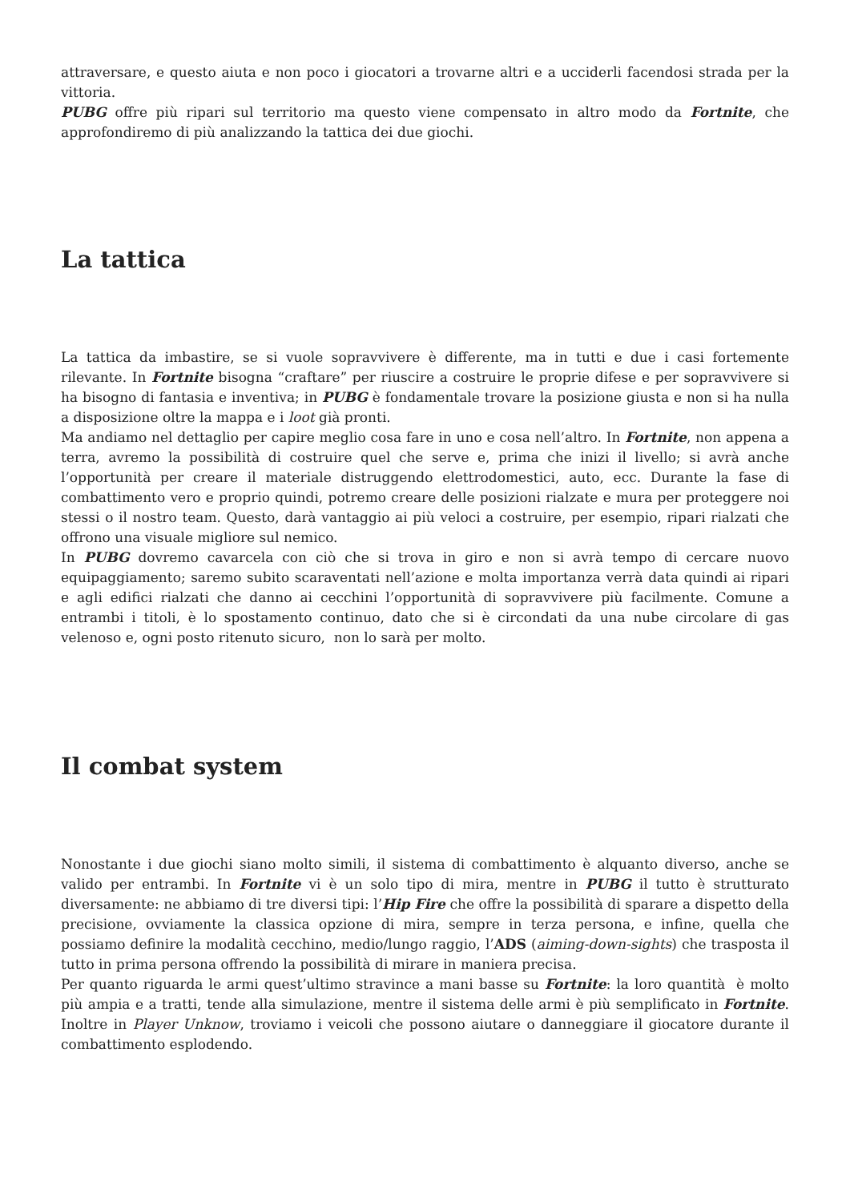attraversare, e questo aiuta e non poco i giocatori a trovarne altri e a ucciderli facendosi strada per la vittoria.
PUBG offre più ripari sul territorio ma questo viene compensato in altro modo da Fortnite, che approfondiremo di più analizzando la tattica dei due giochi.
La tattica
La tattica da imbastire, se si vuole sopravvivere è differente, ma in tutti e due i casi fortemente rilevante. In Fortnite bisogna “craftare” per riuscire a costruire le proprie difese e per sopravvivere si ha bisogno di fantasia e inventiva; in PUBG è fondamentale trovare la posizione giusta e non si ha nulla a disposizione oltre la mappa e i loot già pronti.
Ma andiamo nel dettaglio per capire meglio cosa fare in uno e cosa nell’altro. In Fortnite, non appena a terra, avremo la possibilità di costruire quel che serve e, prima che inizi il livello; si avrà anche l’opportunità per creare il materiale distruggendo elettrodomestici, auto, ecc. Durante la fase di combattimento vero e proprio quindi, potremo creare delle posizioni rialzate e mura per proteggere noi stessi o il nostro team. Questo, darà vantaggio ai più veloci a costruire, per esempio, ripari rialzati che offrono una visuale migliore sul nemico.
In PUBG dovremo cavarcela con ciò che si trova in giro e non si avrà tempo di cercare nuovo equipaggiamento; saremo subito scaraventati nell’azione e molta importanza verrà data quindi ai ripari e agli edifici rialzati che danno ai cecchini l’opportunità di sopravvivere più facilmente. Comune a entrambi i titoli, è lo spostamento continuo, dato che si è circondati da una nube circolare di gas velenoso e, ogni posto ritenuto sicuro, non lo sarà per molto.
Il combat system
Nonostante i due giochi siano molto simili, il sistema di combattimento è alquanto diverso, anche se valido per entrambi. In Fortnite vi è un solo tipo di mira, mentre in PUBG il tutto è strutturato diversamente: ne abbiamo di tre diversi tipi: l’Hip Fire che offre la possibilità di sparare a dispetto della precisione, ovviamente la classica opzione di mira, sempre in terza persona, e infine, quella che possiamo definire la modalità cecchino, medio/lungo raggio, l’ADS (aiming-down-sights) che trasposta il tutto in prima persona offrendo la possibilità di mirare in maniera precisa.
Per quanto riguarda le armi quest’ultimo stravince a mani basse su Fortnite: la loro quantità è molto più ampia e a tratti, tende alla simulazione, mentre il sistema delle armi è più semplificato in Fortnite. Inoltre in Player Unknow, troviamo i veicoli che possono aiutare o danneggiare il giocatore durante il combattimento esplodendo.